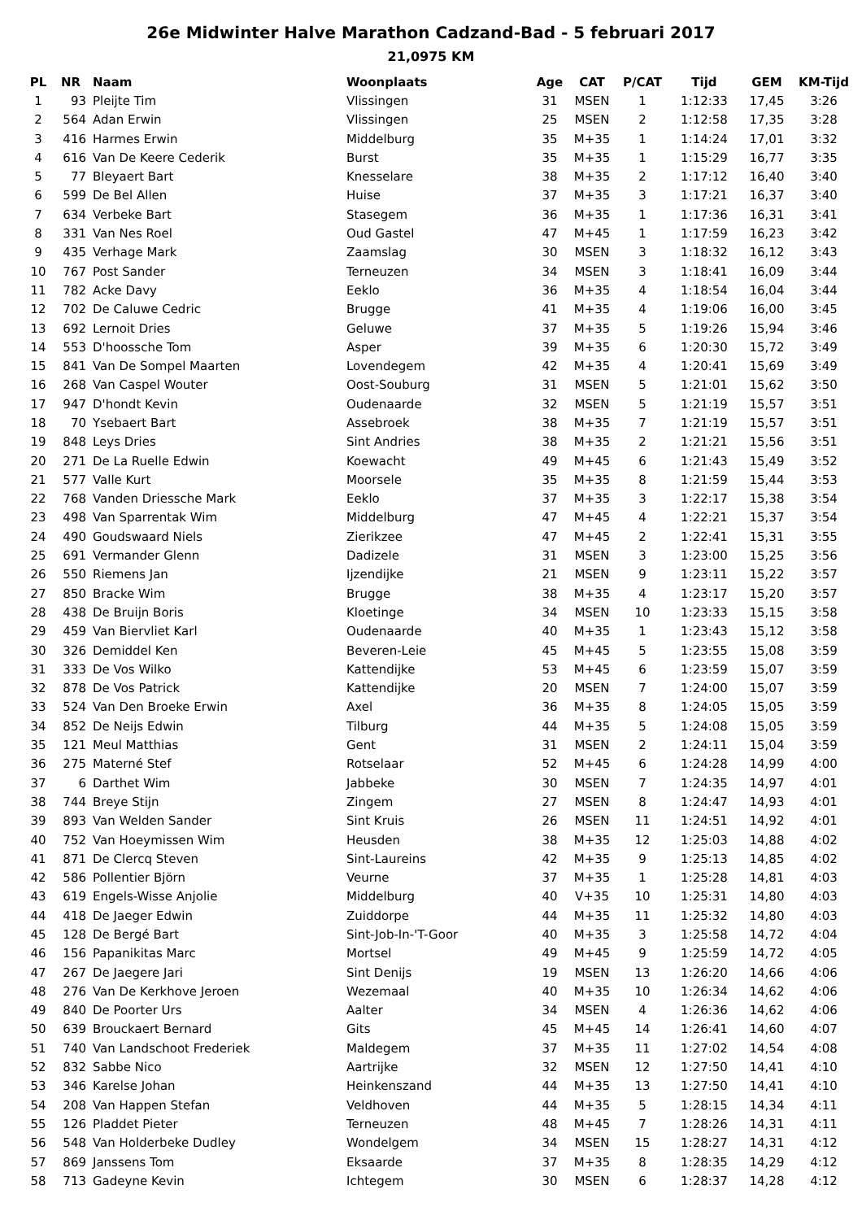26e Midwinter Halve Marathon Cadzand-Bad - 5 februari 2017
21,0975 KM
| PL | NR | Naam | Woonplaats | Age | CAT | P/CAT | Tijd | GEM | KM-Tijd |
| --- | --- | --- | --- | --- | --- | --- | --- | --- | --- |
| 1 | 93 | Pleijte Tim | Vlissingen | 31 | MSEN | 1 | 1:12:33 | 17,45 | 3:26 |
| 2 | 564 | Adan Erwin | Vlissingen | 25 | MSEN | 2 | 1:12:58 | 17,35 | 3:28 |
| 3 | 416 | Harmes Erwin | Middelburg | 35 | M+35 | 1 | 1:14:24 | 17,01 | 3:32 |
| 4 | 616 | Van De Keere Cederik | Burst | 35 | M+35 | 1 | 1:15:29 | 16,77 | 3:35 |
| 5 | 77 | Bleyaert Bart | Knesselare | 38 | M+35 | 2 | 1:17:12 | 16,40 | 3:40 |
| 6 | 599 | De Bel Allen | Huise | 37 | M+35 | 3 | 1:17:21 | 16,37 | 3:40 |
| 7 | 634 | Verbeke Bart | Stasegem | 36 | M+35 | 1 | 1:17:36 | 16,31 | 3:41 |
| 8 | 331 | Van Nes Roel | Oud Gastel | 47 | M+45 | 1 | 1:17:59 | 16,23 | 3:42 |
| 9 | 435 | Verhage Mark | Zaamslag | 30 | MSEN | 3 | 1:18:32 | 16,12 | 3:43 |
| 10 | 767 | Post Sander | Terneuzen | 34 | MSEN | 3 | 1:18:41 | 16,09 | 3:44 |
| 11 | 782 | Acke Davy | Eeklo | 36 | M+35 | 4 | 1:18:54 | 16,04 | 3:44 |
| 12 | 702 | De Caluwe Cedric | Brugge | 41 | M+35 | 4 | 1:19:06 | 16,00 | 3:45 |
| 13 | 692 | Lernoit Dries | Geluwe | 37 | M+35 | 5 | 1:19:26 | 15,94 | 3:46 |
| 14 | 553 | D'hoossche Tom | Asper | 39 | M+35 | 6 | 1:20:30 | 15,72 | 3:49 |
| 15 | 841 | Van De Sompel Maarten | Lovendegem | 42 | M+35 | 4 | 1:20:41 | 15,69 | 3:49 |
| 16 | 268 | Van Caspel Wouter | Oost-Souburg | 31 | MSEN | 5 | 1:21:01 | 15,62 | 3:50 |
| 17 | 947 | D'hondt Kevin | Oudenaarde | 32 | MSEN | 5 | 1:21:19 | 15,57 | 3:51 |
| 18 | 70 | Ysebaert Bart | Assebroek | 38 | M+35 | 7 | 1:21:19 | 15,57 | 3:51 |
| 19 | 848 | Leys Dries | Sint Andries | 38 | M+35 | 2 | 1:21:21 | 15,56 | 3:51 |
| 20 | 271 | De La Ruelle Edwin | Koewacht | 49 | M+45 | 6 | 1:21:43 | 15,49 | 3:52 |
| 21 | 577 | Valle Kurt | Moorsele | 35 | M+35 | 8 | 1:21:59 | 15,44 | 3:53 |
| 22 | 768 | Vanden Driessche Mark | Eeklo | 37 | M+35 | 3 | 1:22:17 | 15,38 | 3:54 |
| 23 | 498 | Van Sparrentak Wim | Middelburg | 47 | M+45 | 4 | 1:22:21 | 15,37 | 3:54 |
| 24 | 490 | Goudswaard Niels | Zierikzee | 47 | M+45 | 2 | 1:22:41 | 15,31 | 3:55 |
| 25 | 691 | Vermander Glenn | Dadizele | 31 | MSEN | 3 | 1:23:00 | 15,25 | 3:56 |
| 26 | 550 | Riemens Jan | Ijzendijke | 21 | MSEN | 9 | 1:23:11 | 15,22 | 3:57 |
| 27 | 850 | Bracke Wim | Brugge | 38 | M+35 | 4 | 1:23:17 | 15,20 | 3:57 |
| 28 | 438 | De Bruijn Boris | Kloetinge | 34 | MSEN | 10 | 1:23:33 | 15,15 | 3:58 |
| 29 | 459 | Van Biervliet Karl | Oudenaarde | 40 | M+35 | 1 | 1:23:43 | 15,12 | 3:58 |
| 30 | 326 | Demiddel Ken | Beveren-Leie | 45 | M+45 | 5 | 1:23:55 | 15,08 | 3:59 |
| 31 | 333 | De Vos Wilko | Kattendijke | 53 | M+45 | 6 | 1:23:59 | 15,07 | 3:59 |
| 32 | 878 | De Vos Patrick | Kattendijke | 20 | MSEN | 7 | 1:24:00 | 15,07 | 3:59 |
| 33 | 524 | Van Den Broeke Erwin | Axel | 36 | M+35 | 8 | 1:24:05 | 15,05 | 3:59 |
| 34 | 852 | De Neijs Edwin | Tilburg | 44 | M+35 | 5 | 1:24:08 | 15,05 | 3:59 |
| 35 | 121 | Meul Matthias | Gent | 31 | MSEN | 2 | 1:24:11 | 15,04 | 3:59 |
| 36 | 275 | Materné Stef | Rotselaar | 52 | M+45 | 6 | 1:24:28 | 14,99 | 4:00 |
| 37 | 6 | Darthet Wim | Jabbeke | 30 | MSEN | 7 | 1:24:35 | 14,97 | 4:01 |
| 38 | 744 | Breye Stijn | Zingem | 27 | MSEN | 8 | 1:24:47 | 14,93 | 4:01 |
| 39 | 893 | Van Welden Sander | Sint Kruis | 26 | MSEN | 11 | 1:24:51 | 14,92 | 4:01 |
| 40 | 752 | Van Hoeymissen Wim | Heusden | 38 | M+35 | 12 | 1:25:03 | 14,88 | 4:02 |
| 41 | 871 | De Clercq Steven | Sint-Laureins | 42 | M+35 | 9 | 1:25:13 | 14,85 | 4:02 |
| 42 | 586 | Pollentier Björn | Veurne | 37 | M+35 | 1 | 1:25:28 | 14,81 | 4:03 |
| 43 | 619 | Engels-Wisse Anjolie | Middelburg | 40 | V+35 | 10 | 1:25:31 | 14,80 | 4:03 |
| 44 | 418 | De Jaeger Edwin | Zuiddorpe | 44 | M+35 | 11 | 1:25:32 | 14,80 | 4:03 |
| 45 | 128 | De Bergé Bart | Sint-Job-In-'T-Goor | 40 | M+35 | 3 | 1:25:58 | 14,72 | 4:04 |
| 46 | 156 | Papanikitas Marc | Mortsel | 49 | M+45 | 9 | 1:25:59 | 14,72 | 4:05 |
| 47 | 267 | De Jaegere Jari | Sint Denijs | 19 | MSEN | 13 | 1:26:20 | 14,66 | 4:06 |
| 48 | 276 | Van De Kerkhove Jeroen | Wezemaal | 40 | M+35 | 10 | 1:26:34 | 14,62 | 4:06 |
| 49 | 840 | De Poorter Urs | Aalter | 34 | MSEN | 4 | 1:26:36 | 14,62 | 4:06 |
| 50 | 639 | Brouckaert Bernard | Gits | 45 | M+45 | 14 | 1:26:41 | 14,60 | 4:07 |
| 51 | 740 | Van Landschoot Frederiek | Maldegem | 37 | M+35 | 11 | 1:27:02 | 14,54 | 4:08 |
| 52 | 832 | Sabbe Nico | Aartrijke | 32 | MSEN | 12 | 1:27:50 | 14,41 | 4:10 |
| 53 | 346 | Karelse Johan | Heinkenszand | 44 | M+35 | 13 | 1:27:50 | 14,41 | 4:10 |
| 54 | 208 | Van Happen Stefan | Veldhoven | 44 | M+35 | 5 | 1:28:15 | 14,34 | 4:11 |
| 55 | 126 | Pladdet Pieter | Terneuzen | 48 | M+45 | 7 | 1:28:26 | 14,31 | 4:11 |
| 56 | 548 | Van Holderbeke Dudley | Wondelgem | 34 | MSEN | 15 | 1:28:27 | 14,31 | 4:12 |
| 57 | 869 | Janssens Tom | Eksaarde | 37 | M+35 | 8 | 1:28:35 | 14,29 | 4:12 |
| 58 | 713 | Gadeyne Kevin | Ichtegem | 30 | MSEN | 6 | 1:28:37 | 14,28 | 4:12 |